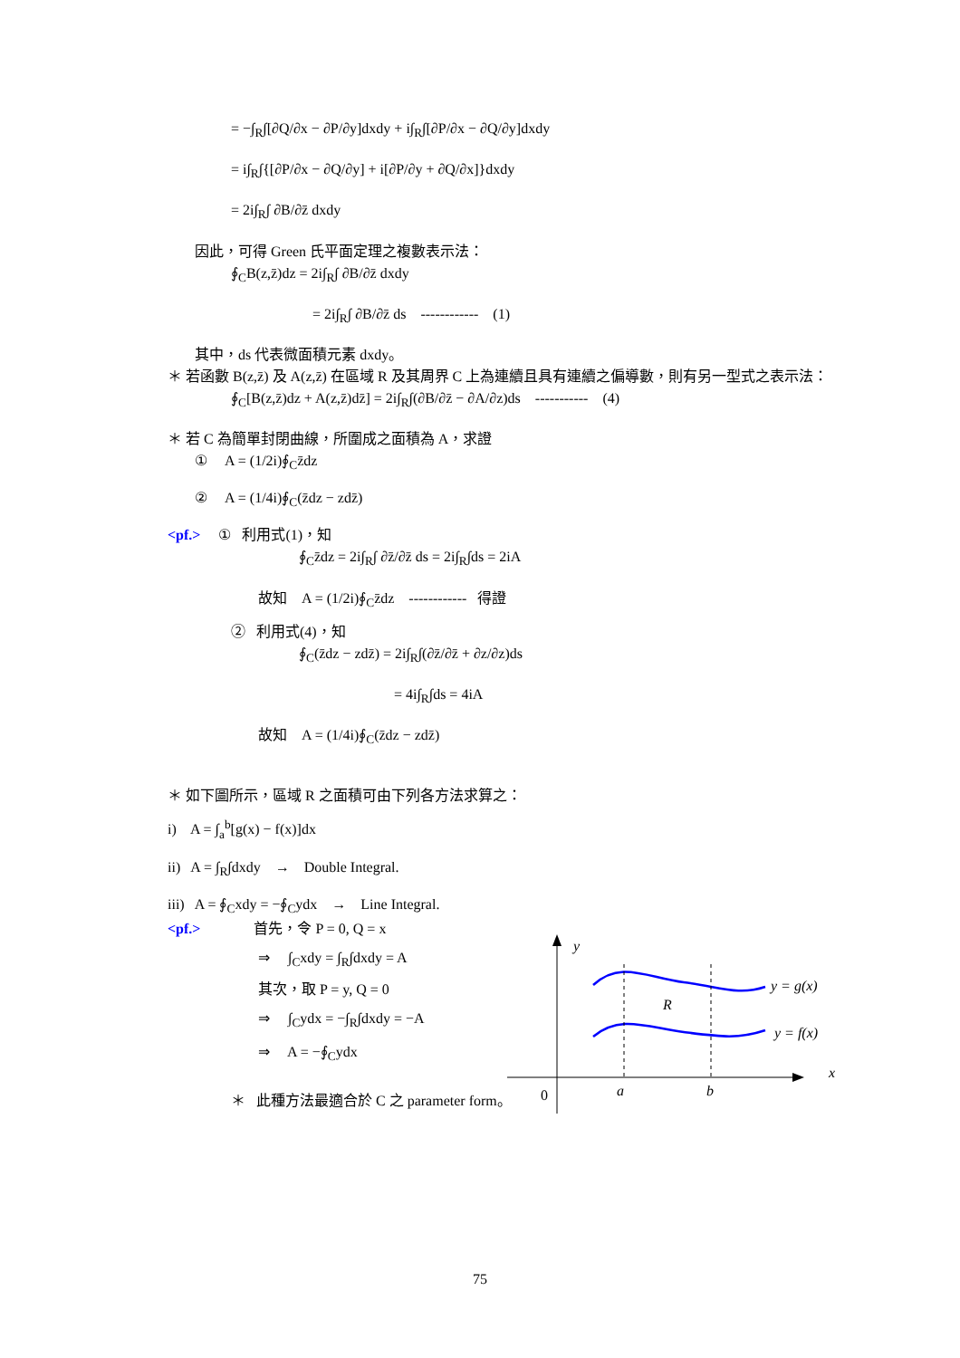= −∫<sub>R</sub>∫[∂Q/∂x − ∂P/∂y]dxdy + i∫<sub>R</sub>∫[∂P/∂x − ∂Q/∂y]dxdy
= i∫<sub>R</sub>∫{[∂P/∂x − ∂Q/∂y] + i[∂P/∂y + ∂Q/∂x]}dxdy
= 2i∫<sub>R</sub>∫ ∂B/∂z̄ dxdy
因此，可得 Green 氏平面定理之複數表示法：
∮<sub>C</sub>B(z,z̄)dz = 2i∫<sub>R</sub>∫ ∂B/∂z̄ dxdy
= 2i∫<sub>R</sub>∫ ∂B/∂z̄ ds ------------ (1)
其中，ds 代表微面積元素 dxdy。
＊ 若函數 B(z,z̄) 及 A(z,z̄) 在區域 R 及其周界 C 上為連續且具有連續之偏導數，則有另一型式之表示法：
∮<sub>C</sub>[B(z,z̄)dz + A(z,z̄)dz̄] = 2i∫<sub>R</sub>∫(∂B/∂z̄ − ∂A/∂z)ds ----------- (4)
＊ 若 C 為簡單封閉曲線，所圍成之面積為 A，求證
① A = (1/2i)∮<sub>C</sub>z̄dz
② A = (1/4i)∮<sub>C</sub>(z̄dz − zdz̄)
<pf.> ① 利用式(1)，知
∮<sub>C</sub>z̄dz = 2i∫<sub>R</sub>∫ ∂z̄/∂z̄ ds = 2i∫<sub>R</sub>∫ds = 2iA
故知 A = (1/2i)∮<sub>C</sub>z̄dz ------------ 得證
② 利用式(4)，知
∮<sub>C</sub>(z̄dz − zdz̄) = 2i∫<sub>R</sub>∫(∂z̄/∂z̄ + ∂z/∂z)ds
= 4i∫<sub>R</sub>∫ds = 4iA
故知 A = (1/4i)∮<sub>C</sub>(z̄dz − zdz̄)
＊ 如下圖所示，區域 R 之面積可由下列各方法求算之：
i) A = ∫<sub>a</sub><sup>b</sup>[g(x) − f(x)]dx
ii) A = ∫<sub>R</sub>∫dxdy → Double Integral.
iii) A = ∮<sub>C</sub>xdy = −∮<sub>C</sub>ydx → Line Integral.
<pf.> 首先，令 P = 0, Q = x
⇒ ∫<sub>C</sub>xdy = ∫<sub>R</sub>∫dxdy = A
其次，取 P = y, Q = 0
⇒ ∫<sub>C</sub>ydx = −∫<sub>R</sub>∫dxdy = −A
⇒ A = −∮<sub>C</sub>ydx
＊ 此種方法最適合於 C 之 parameter form。
y
x
0
a
b
R
y = g(x)
y = f(x)
75